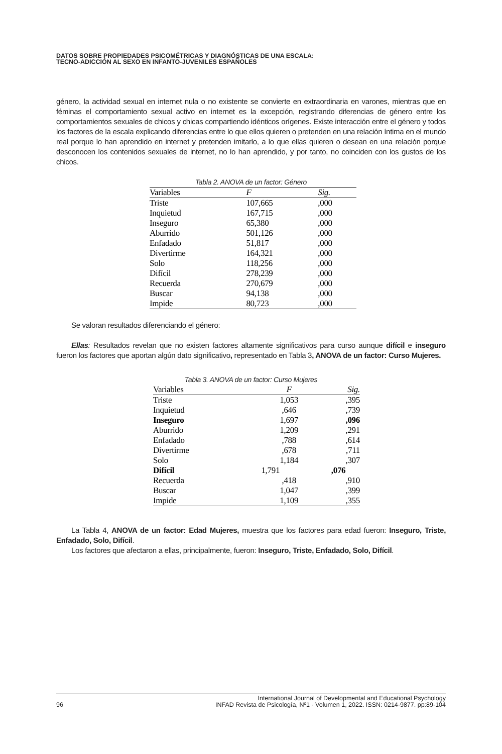DATOS SOBRE PROPIEDADES PSICOMÉTRICAS Y DIAGNÓSTICAS DE UNA ESCALA:
TECNO-ADICCIÓN AL SEXO EN INFANTO-JUVENILES ESPAÑOLES
género, la actividad sexual en internet nula o no existente se convierte en extraordinaria en varones, mientras que en féminas el comportamiento sexual activo en internet es la excepción, registrando diferencias de género entre los comportamientos sexuales de chicos y chicas compartiendo idénticos orígenes. Existe interacción entre el género y todos los factores de la escala explicando diferencias entre lo que ellos quieren o pretenden en una relación íntima en el mundo real porque lo han aprendido en internet y pretenden imitarlo, a lo que ellas quieren o desean en una relación porque desconocen los contenidos sexuales de internet, no lo han aprendido, y por tanto, no coinciden con los gustos de los chicos.
Tabla 2. ANOVA de un factor: Género
| Variables | F | Sig. |
| --- | --- | --- |
| Triste | 107,665 | ,000 |
| Inquietud | 167,715 | ,000 |
| Inseguro | 65,380 | ,000 |
| Aburrido | 501,126 | ,000 |
| Enfadado | 51,817 | ,000 |
| Divertirme | 164,321 | ,000 |
| Solo | 118,256 | ,000 |
| Difícil | 278,239 | ,000 |
| Recuerda | 270,679 | ,000 |
| Buscar | 94,138 | ,000 |
| Impide | 80,723 | ,000 |
Se valoran resultados diferenciando el género:
Ellas: Resultados revelan que no existen factores altamente significativos para curso aunque difícil e inseguro fueron los factores que aportan algún dato significativo, representado en Tabla 3, ANOVA de un factor: Curso Mujeres.
Tabla 3. ANOVA de un factor: Curso Mujeres
| Variables | F | Sig. |
| --- | --- | --- |
| Triste | 1,053 | ,395 |
| Inquietud | ,646 | ,739 |
| Inseguro | 1,697 | ,096 |
| Aburrido | 1,209 | ,291 |
| Enfadado | ,788 | ,614 |
| Divertirme | ,678 | ,711 |
| Solo | 1,184 | ,307 |
| Difícil | 1,791 | ,076 |
| Recuerda | ,418 | ,910 |
| Buscar | 1,047 | ,399 |
| Impide | 1,109 | ,355 |
La Tabla 4, ANOVA de un factor: Edad Mujeres, muestra que los factores para edad fueron: Inseguro, Triste, Enfadado, Solo, Difícil.
Los factores que afectaron a ellas, principalmente, fueron: Inseguro, Triste, Enfadado, Solo, Difícil.
96 International Journal of Developmental and Educational Psychology
INFAD Revista de Psicología, Nº1 - Volumen 1, 2022. ISSN: 0214-9877. pp:89-104